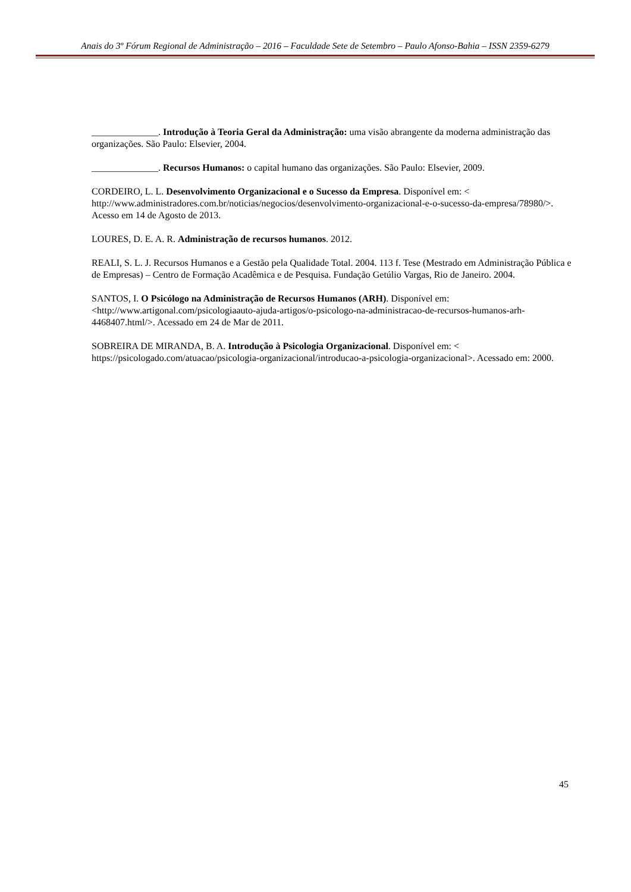Anais do 3º Fórum Regional de Administração – 2016 – Faculdade Sete de Setembro – Paulo Afonso-Bahia – ISSN 2359-6279
______________. Introdução à Teoria Geral da Administração: uma visão abrangente da moderna administração das organizações. São Paulo: Elsevier, 2004.
______________. Recursos Humanos: o capital humano das organizações. São Paulo: Elsevier, 2009.
CORDEIRO, L. L. Desenvolvimento Organizacional e o Sucesso da Empresa. Disponível em: < http://www.administradores.com.br/noticias/negocios/desenvolvimento-organizacional-e-o-sucesso-da-empresa/78980/>. Acesso em 14 de Agosto de 2013.
LOURES, D. E. A. R. Administração de recursos humanos. 2012.
REALI, S. L. J. Recursos Humanos e a Gestão pela Qualidade Total. 2004. 113 f. Tese (Mestrado em Administração Pública e de Empresas) – Centro de Formação Acadêmica e de Pesquisa. Fundação Getúlio Vargas, Rio de Janeiro. 2004.
SANTOS, I. O Psicólogo na Administração de Recursos Humanos (ARH). Disponível em: <http://www.artigonal.com/psicologiaauto-ajuda-artigos/o-psicologo-na-administracao-de-recursos-humanos-arh-4468407.html/>. Acessado em 24 de Mar de 2011.
SOBREIRA DE MIRANDA, B. A. Introdução à Psicologia Organizacional. Disponível em: < https://psicologado.com/atuacao/psicologia-organizacional/introducao-a-psicologia-organizacional>. Acessado em: 2000.
45